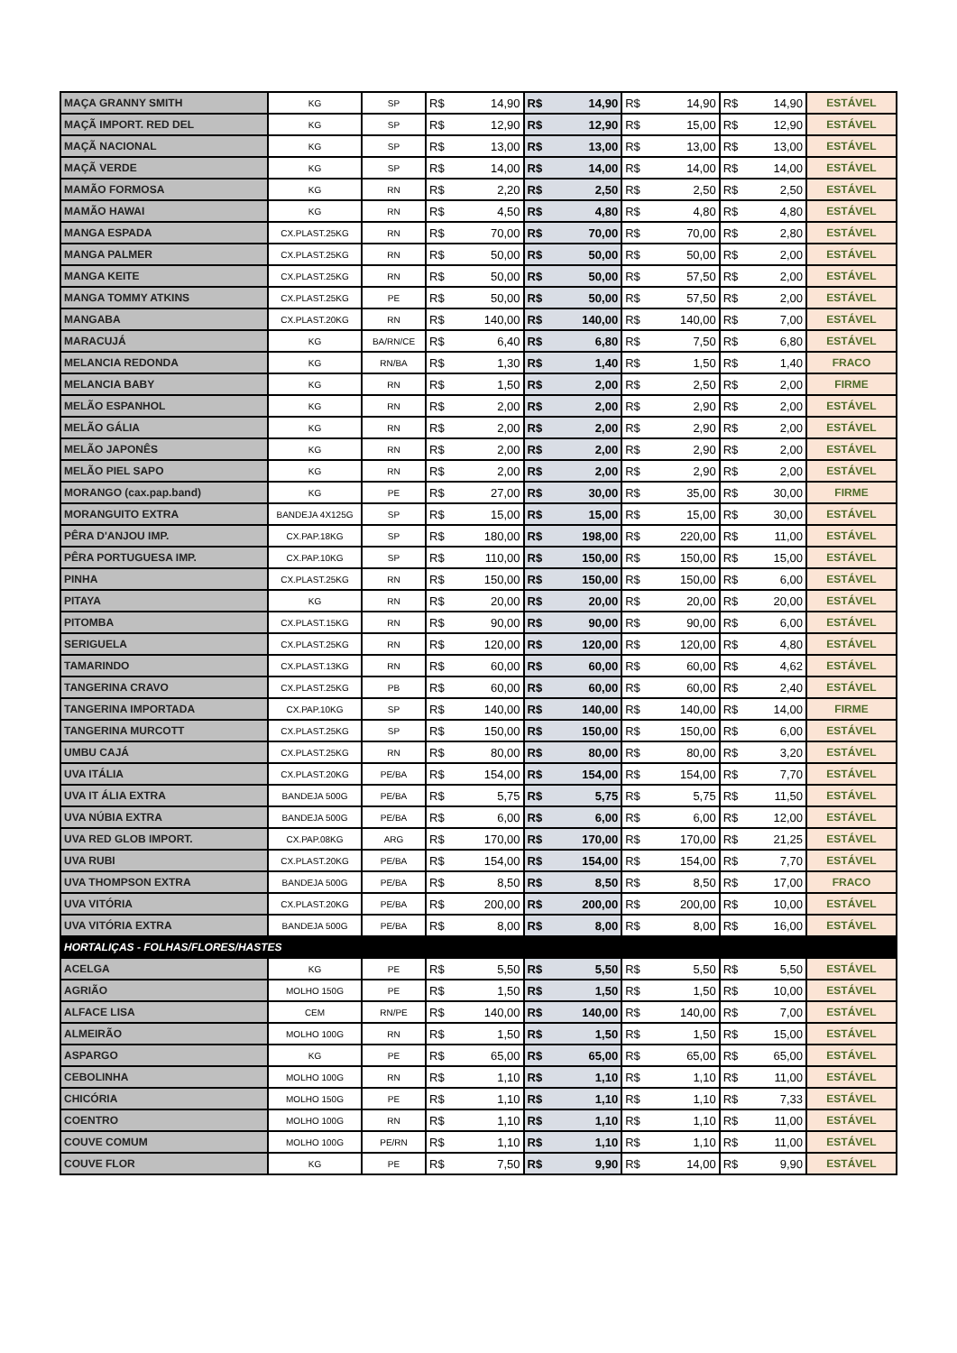| MAÇA GRANNY SMITH | KG | SP | R$ | 14,90 | R$ | 14,90 | R$ | 14,90 | R$ | 14,90 | ESTÁVEL |
| MAÇÃ IMPORT. RED DEL | KG | SP | R$ | 12,90 | R$ | 12,90 | R$ | 15,00 | R$ | 12,90 | ESTÁVEL |
| MAÇÃ NACIONAL | KG | SP | R$ | 13,00 | R$ | 13,00 | R$ | 13,00 | R$ | 13,00 | ESTÁVEL |
| MAÇÃ VERDE | KG | SP | R$ | 14,00 | R$ | 14,00 | R$ | 14,00 | R$ | 14,00 | ESTÁVEL |
| MAMÃO FORMOSA | KG | RN | R$ | 2,20 | R$ | 2,50 | R$ | 2,50 | R$ | 2,50 | ESTÁVEL |
| MAMÃO HAWAI | KG | RN | R$ | 4,50 | R$ | 4,80 | R$ | 4,80 | R$ | 4,80 | ESTÁVEL |
| MANGA ESPADA | CX.PLAST.25KG | RN | R$ | 70,00 | R$ | 70,00 | R$ | 70,00 | R$ | 2,80 | ESTÁVEL |
| MANGA PALMER | CX.PLAST.25KG | RN | R$ | 50,00 | R$ | 50,00 | R$ | 50,00 | R$ | 2,00 | ESTÁVEL |
| MANGA KEITE | CX.PLAST.25KG | RN | R$ | 50,00 | R$ | 50,00 | R$ | 57,50 | R$ | 2,00 | ESTÁVEL |
| MANGA TOMMY ATKINS | CX.PLAST.25KG | PE | R$ | 50,00 | R$ | 50,00 | R$ | 57,50 | R$ | 2,00 | ESTÁVEL |
| MANGABA | CX.PLAST.20KG | RN | R$ | 140,00 | R$ | 140,00 | R$ | 140,00 | R$ | 7,00 | ESTÁVEL |
| MARACUJÁ | KG | BA/RN/CE | R$ | 6,40 | R$ | 6,80 | R$ | 7,50 | R$ | 6,80 | ESTÁVEL |
| MELANCIA REDONDA | KG | RN/BA | R$ | 1,30 | R$ | 1,40 | R$ | 1,50 | R$ | 1,40 | FRACO |
| MELANCIA BABY | KG | RN | R$ | 1,50 | R$ | 2,00 | R$ | 2,50 | R$ | 2,00 | FIRME |
| MELÃO ESPANHOL | KG | RN | R$ | 2,00 | R$ | 2,00 | R$ | 2,90 | R$ | 2,00 | ESTÁVEL |
| MELÃO GÁLIA | KG | RN | R$ | 2,00 | R$ | 2,00 | R$ | 2,90 | R$ | 2,00 | ESTÁVEL |
| MELÃO JAPONÊS | KG | RN | R$ | 2,00 | R$ | 2,00 | R$ | 2,90 | R$ | 2,00 | ESTÁVEL |
| MELÃO PIEL SAPO | KG | RN | R$ | 2,00 | R$ | 2,00 | R$ | 2,90 | R$ | 2,00 | ESTÁVEL |
| MORANGO (cax.pap.band) | KG | PE | R$ | 27,00 | R$ | 30,00 | R$ | 35,00 | R$ | 30,00 | FIRME |
| MORANGUITO EXTRA | BANDEJA 4X125G | SP | R$ | 15,00 | R$ | 15,00 | R$ | 15,00 | R$ | 30,00 | ESTÁVEL |
| PÊRA D'ANJOU IMP. | CX.PAP.18KG | SP | R$ | 180,00 | R$ | 198,00 | R$ | 220,00 | R$ | 11,00 | ESTÁVEL |
| PÊRA PORTUGUESA IMP. | CX.PAP.10KG | SP | R$ | 110,00 | R$ | 150,00 | R$ | 150,00 | R$ | 15,00 | ESTÁVEL |
| PINHA | CX.PLAST.25KG | RN | R$ | 150,00 | R$ | 150,00 | R$ | 150,00 | R$ | 6,00 | ESTÁVEL |
| PITAYA | KG | RN | R$ | 20,00 | R$ | 20,00 | R$ | 20,00 | R$ | 20,00 | ESTÁVEL |
| PITOMBA | CX.PLAST.15KG | RN | R$ | 90,00 | R$ | 90,00 | R$ | 90,00 | R$ | 6,00 | ESTÁVEL |
| SERIGUELA | CX.PLAST.25KG | RN | R$ | 120,00 | R$ | 120,00 | R$ | 120,00 | R$ | 4,80 | ESTÁVEL |
| TAMARINDO | CX.PLAST.13KG | RN | R$ | 60,00 | R$ | 60,00 | R$ | 60,00 | R$ | 4,62 | ESTÁVEL |
| TANGERINA CRAVO | CX.PLAST.25KG | PB | R$ | 60,00 | R$ | 60,00 | R$ | 60,00 | R$ | 2,40 | ESTÁVEL |
| TANGERINA IMPORTADA | CX.PAP.10KG | SP | R$ | 140,00 | R$ | 140,00 | R$ | 140,00 | R$ | 14,00 | FIRME |
| TANGERINA MURCOTT | CX.PLAST.25KG | SP | R$ | 150,00 | R$ | 150,00 | R$ | 150,00 | R$ | 6,00 | ESTÁVEL |
| UMBU CAJÁ | CX.PLAST.25KG | RN | R$ | 80,00 | R$ | 80,00 | R$ | 80,00 | R$ | 3,20 | ESTÁVEL |
| UVA ITÁLIA | CX.PLAST.20KG | PE/BA | R$ | 154,00 | R$ | 154,00 | R$ | 154,00 | R$ | 7,70 | ESTÁVEL |
| UVA IT ÁLIA EXTRA | BANDEJA 500G | PE/BA | R$ | 5,75 | R$ | 5,75 | R$ | 5,75 | R$ | 11,50 | ESTÁVEL |
| UVA NÚBIA EXTRA | BANDEJA 500G | PE/BA | R$ | 6,00 | R$ | 6,00 | R$ | 6,00 | R$ | 12,00 | ESTÁVEL |
| UVA RED GLOB IMPORT. | CX.PAP.08KG | ARG | R$ | 170,00 | R$ | 170,00 | R$ | 170,00 | R$ | 21,25 | ESTÁVEL |
| UVA RUBI | CX.PLAST.20KG | PE/BA | R$ | 154,00 | R$ | 154,00 | R$ | 154,00 | R$ | 7,70 | ESTÁVEL |
| UVA THOMPSON EXTRA | BANDEJA 500G | PE/BA | R$ | 8,50 | R$ | 8,50 | R$ | 8,50 | R$ | 17,00 | FRACO |
| UVA VITÓRIA | CX.PLAST.20KG | PE/BA | R$ | 200,00 | R$ | 200,00 | R$ | 200,00 | R$ | 10,00 | ESTÁVEL |
| UVA VITÓRIA EXTRA | BANDEJA 500G | PE/BA | R$ | 8,00 | R$ | 8,00 | R$ | 8,00 | R$ | 16,00 | ESTÁVEL |
| HORTALIÇAS - FOLHAS/FLORES/HASTES | | | | | | | | | | | |
| ACELGA | KG | PE | R$ | 5,50 | R$ | 5,50 | R$ | 5,50 | R$ | 5,50 | ESTÁVEL |
| AGRIÃO | MOLHO 150G | PE | R$ | 1,50 | R$ | 1,50 | R$ | 1,50 | R$ | 10,00 | ESTÁVEL |
| ALFACE LISA | CEM | RN/PE | R$ | 140,00 | R$ | 140,00 | R$ | 140,00 | R$ | 7,00 | ESTÁVEL |
| ALMEIRÃO | MOLHO 100G | RN | R$ | 1,50 | R$ | 1,50 | R$ | 1,50 | R$ | 15,00 | ESTÁVEL |
| ASPARGO | KG | PE | R$ | 65,00 | R$ | 65,00 | R$ | 65,00 | R$ | 65,00 | ESTÁVEL |
| CEBOLINHA | MOLHO 100G | RN | R$ | 1,10 | R$ | 1,10 | R$ | 1,10 | R$ | 11,00 | ESTÁVEL |
| CHICÓRIA | MOLHO 150G | PE | R$ | 1,10 | R$ | 1,10 | R$ | 1,10 | R$ | 7,33 | ESTÁVEL |
| COENTRO | MOLHO 100G | RN | R$ | 1,10 | R$ | 1,10 | R$ | 1,10 | R$ | 11,00 | ESTÁVEL |
| COUVE COMUM | MOLHO 100G | PE/RN | R$ | 1,10 | R$ | 1,10 | R$ | 1,10 | R$ | 11,00 | ESTÁVEL |
| COUVE FLOR | KG | PE | R$ | 7,50 | R$ | 9,90 | R$ | 14,00 | R$ | 9,90 | ESTÁVEL |